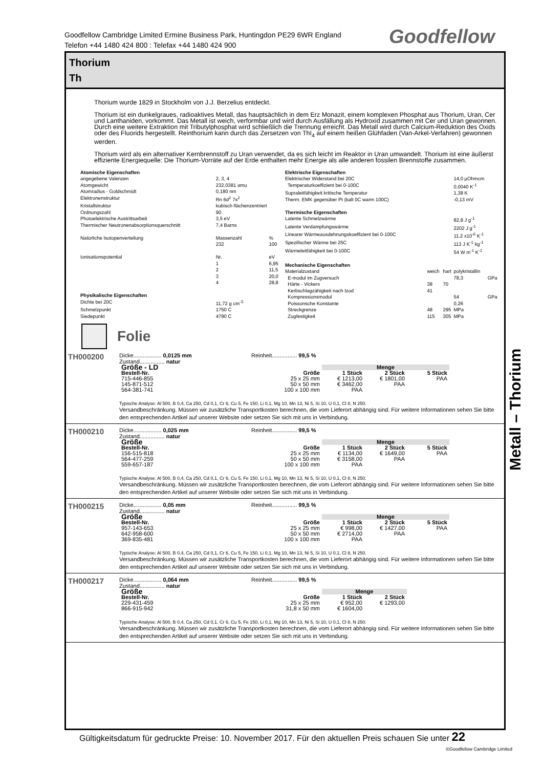Goodfellow Cambridge Limited Ermine Business Park, Huntingdon PE29 6WR England
Telefon +44 1480 424 800 : Telefax +44 1480 424 900
Goodfellow
Thorium
Th
Thorium wurde 1829 in Stockholm von J.J. Berzelius entdeckt.
Thorium ist ein dunkelgraues, radioaktives Metall, das hauptsächlich in dem Erz Monazit, einem komplexen Phosphat aus Thorium, Uran, Cer und Lanthaniden, vorkommt. Das Metall ist weich, verformbar und wird durch Ausfällung als Hydroxid zusammen mit Cer und Uran gewonnen. Durch eine weitere Extraktion mit Tributylphosphat wird schließlich die Trennung erreicht. Das Metall wird durch Calcium-Reduktion des Oxids oder des Fluorids hergestellt. Reinthorium kann durch das Zersetzen von ThI<sub>4</sub> auf einem heißen Glühfaden (Van-Arkel-Verfahren) gewonnen werden.
Thorium wird als ein alternativer Kernbrennstoff zu Uran verwendet, da es sich leicht im Reaktor in Uran umwandelt. Thorium ist eine äußerst effiziente Energiequelle: Die Thorium-Vorräte auf der Erde enthalten mehr Energie als alle anderen fossilen Brennstoffe zusammen.
| Atomische Eigenschaften | | |
| angegebene Valenzen | 2, 3, 4 | |
| Atomgewicht | 232,0381 amu | |
| Atomradius - Goldschmidt | 0,180 nm | |
| Elektronenstruktur | Rn 6d<sup>2</sup> 7s<sup>2</sup> | |
| Kristallstruktur | kubisch flächenzentriert | |
| Ordnungszahl | 90 | |
| Photoelektrische Austrittsarbeit | 3,5 eV | |
| Thermischer Neutronenabsorptionsquerschnitt | 7,4 Barns | |
| Natürliche Isotopenverteilung | Massenzahl | % |
| | 232 | 100 |
| Ionisationspotential | Nr. | eV |
| | 1 | 6,95 |
| | 2 | 11,5 |
| | 3 | 20,0 |
| | 4 | 28,8 |
| Physikalische Eigenschaften | | |
| Dichte bei 20C | 11,72 g cm<sup>-3</sup> | |
| Schmelzpunkt | 1750 C | |
| Siedepunkt | 4790 C | |
| Elektrische Eigenschaften | | | | |
| Elektrischer Widerstand bei 20C | | | 14,0 µOhmcm | |
| Temperaturkoeffizient bei 0-100C | | | 0,0040 K<sup>-1</sup> | |
| Supraleitfähigkeit kritische Temperatur | | | 1,38 K | |
| Therm. EMK gegenüber Pt (kalt 0C warm 100C) | | | -0,13 mV | |
| Thermische Eigenschaften | | | | |
| Latente Schmelzwärme | | | 82,8 J g<sup>-1</sup> | |
| Latente Verdampfungswärme | | | 2202 J g<sup>-1</sup> | |
| Linearer Wärmeausdehnungskoeffizient bei 0-100C | | | 11,2 x10<sup>-6</sup> K<sup>-1</sup> | |
| Spezifischer Wärme bei 25C | | | 113 J K<sup>-1</sup> kg<sup>-1</sup> | |
| Wärmeleitfähigkeit bei 0-100C | | | 54 W m<sup>-1</sup> K<sup>-1</sup> | |
| Mechanische Eigenschaften | | | | |
| Materialzustand | weich | hart | polykristallin | |
| E-modul im Zugversuch | | | 78,3 | GPa |
| Härte - Vickers | 38 | 70 | | |
| Kerbschlagzähigkeit nach Izod | 41 | | | |
| Kompressionsmodul | | | 54 | GPa |
| Poissonsche Konstante | | | 0,26 | |
| Streckgrenze | 48 | 295 | MPa | |
| Zugfestigkeit | 115 | 305 | MPa | |
Folie
TH000200
Dicke.................. 0,0125 mm Reinheit................ 99,5 %
Zustand................ natur
| Größe - LD | | Menge | | |
| --- | --- | --- | --- | --- |
| Bestell-Nr. | Größe | 1 Stück | 2 Stück | 5 Stück |
| 715-446-855 | 25 x 25 mm | € 1213,00 | € 1801,00 | PAA |
| 145-871-512 | 50 x 50 mm | € 3462,00 | PAA | |
| 564-381-741 | 100 x 100 mm | PAA | | |
Typische Analyse: Al 500, B 0,4, Ca 250, Cd 0,1, Cr 6, Cu 5, Fe 150, Li 0,1, Mg 10, Mn 13, Ni 5, Si 10, U 0,1, Cl 8, N 250.
Versandbeschränkung. Müssen wir zusätzliche Transportkosten berechnen, die vom Lieferort abhängig sind. Für weitere Informationen sehen Sie bitte den entsprechenden Artikel auf unserer Website oder setzen Sie sich mit uns in Verbindung.
TH000210
Dicke.................. 0,025 mm Reinheit................ 99,5 %
Zustand................ natur
| Größe | | Menge | | |
| --- | --- | --- | --- | --- |
| Bestell-Nr. | Größe | 1 Stück | 2 Stück | 5 Stück |
| 156-515-818 | 25 x 25 mm | € 1134,00 | € 1649,00 | PAA |
| 564-477-259 | 50 x 50 mm | € 3158,00 | PAA | |
| 559-657-187 | 100 x 100 mm | PAA | | |
Typische Analyse: Al 500, B 0,4, Ca 250, Cd 0,1, Cr 6, Cu 5, Fe 150, Li 0,1, Mg 10, Mn 13, Ni 5, Si 10, U 0,1, Cl 8, N 250.
Versandbeschränkung. Müssen wir zusätzliche Transportkosten berechnen, die vom Lieferort abhängig sind. Für weitere Informationen sehen Sie bitte den entsprechenden Artikel auf unserer Website oder setzen Sie sich mit uns in Verbindung.
TH000215
Dicke.................. 0,05 mm Reinheit................ 99,5 %
Zustand................ natur
| Größe | | Menge | | |
| --- | --- | --- | --- | --- |
| Bestell-Nr. | Größe | 1 Stück | 2 Stück | 5 Stück |
| 957-143-653 | 25 x 25 mm | € 998,00 | € 1427,00 | PAA |
| 642-958-600 | 50 x 50 mm | € 2714,00 | PAA | |
| 369-835-481 | 100 x 100 mm | PAA | | |
Typische Analyse: Al 500, B 0,4, Ca 250, Cd 0,1, Cr 6, Cu 5, Fe 150, Li 0,1, Mg 10, Mn 13, Ni 5, Si 10, U 0,1, Cl 8, N 250.
Versandbeschränkung. Müssen wir zusätzliche Transportkosten berechnen, die vom Lieferort abhängig sind. Für weitere Informationen sehen Sie bitte den entsprechenden Artikel auf unserer Website oder setzen Sie sich mit uns in Verbindung.
TH000217
Dicke.................. 0,064 mm Reinheit................ 99,5 %
Zustand................ natur
| Größe | | Menge | |
| --- | --- | --- | --- |
| Bestell-Nr. | Größe | 1 Stück | 2 Stück |
| 229-431-459 | 25 x 25 mm | € 952,00 | € 1293,00 |
| 866-915-942 | 31,8 x 50 mm | € 1604,00 | |
Typische Analyse: Al 500, B 0,4, Ca 250, Cd 0,1, Cr 6, Cu 5, Fe 150, Li 0,1, Mg 10, Mn 13, Ni 5, Si 10, U 0,1, Cl 8, N 250.
Versandbeschränkung. Müssen wir zusätzliche Transportkosten berechnen, die vom Lieferort abhängig sind. Für weitere Informationen sehen Sie bitte den entsprechenden Artikel auf unserer Website oder setzen Sie sich mit uns in Verbindung.
Metall – Thorium
Gültigkeitsdatum für gedruckte Preise: 10. November 2017. Für den aktuellen Preis schauen Sie unter 22
©Goodfellow Cambridge Limited